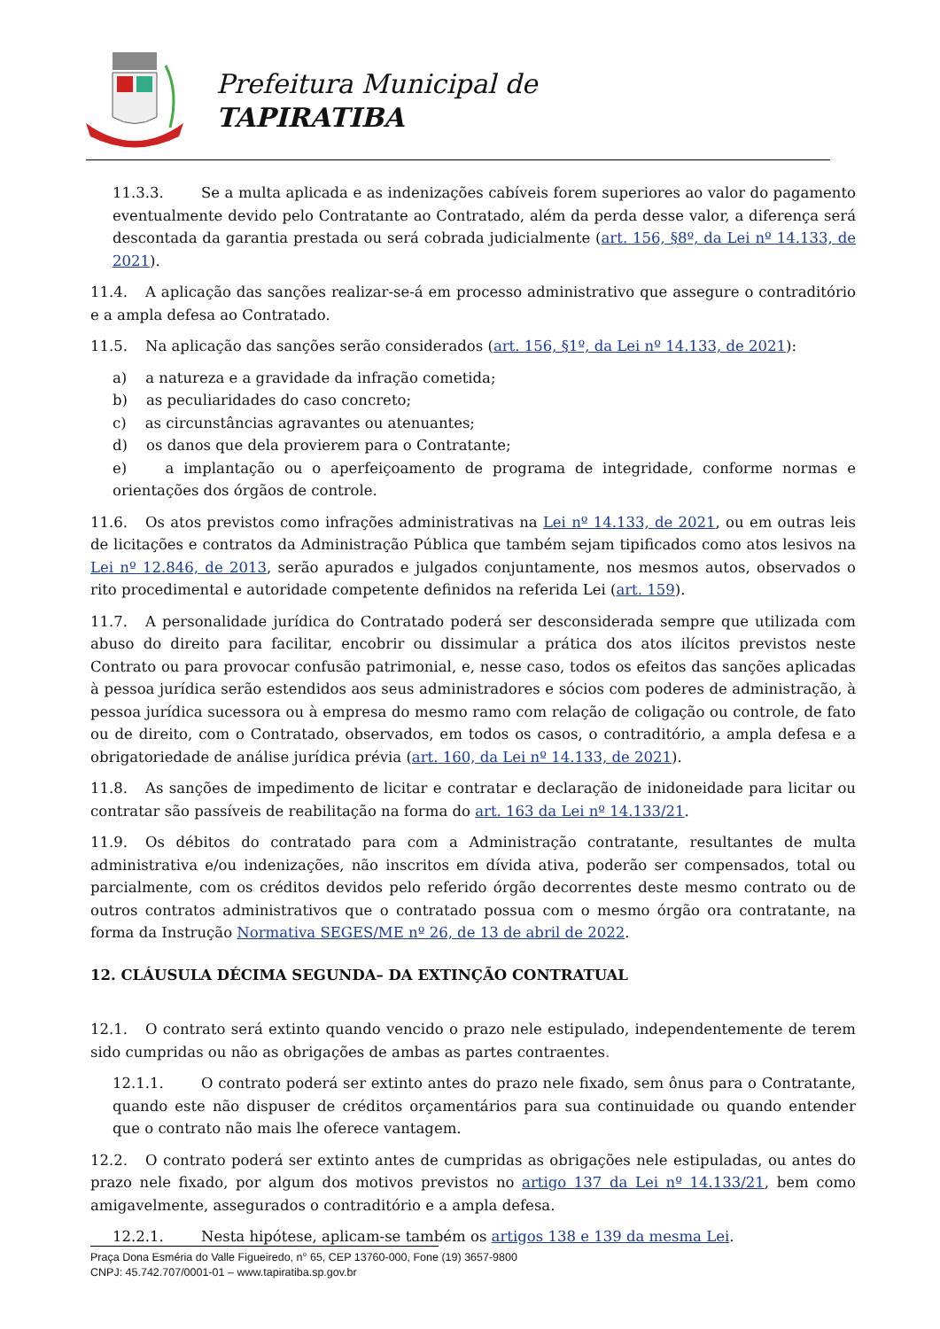Prefeitura Municipal de
TAPIRATIBA
11.3.3. Se a multa aplicada e as indenizações cabíveis forem superiores ao valor do pagamento eventualmente devido pelo Contratante ao Contratado, além da perda desse valor, a diferença será descontada da garantia prestada ou será cobrada judicialmente (art. 156, §8º, da Lei nº 14.133, de 2021).
11.4. A aplicação das sanções realizar-se-á em processo administrativo que assegure o contraditório e a ampla defesa ao Contratado.
11.5. Na aplicação das sanções serão considerados (art. 156, §1º, da Lei nº 14.133, de 2021):
a) a natureza e a gravidade da infração cometida;
b) as peculiaridades do caso concreto;
c) as circunstâncias agravantes ou atenuantes;
d) os danos que dela provierem para o Contratante;
e) a implantação ou o aperfeiçoamento de programa de integridade, conforme normas e orientações dos órgãos de controle.
11.6. Os atos previstos como infrações administrativas na Lei nº 14.133, de 2021, ou em outras leis de licitações e contratos da Administração Pública que também sejam tipificados como atos lesivos na Lei nº 12.846, de 2013, serão apurados e julgados conjuntamente, nos mesmos autos, observados o rito procedimental e autoridade competente definidos na referida Lei (art. 159).
11.7. A personalidade jurídica do Contratado poderá ser desconsiderada sempre que utilizada com abuso do direito para facilitar, encobrir ou dissimular a prática dos atos ilícitos previstos neste Contrato ou para provocar confusão patrimonial, e, nesse caso, todos os efeitos das sanções aplicadas à pessoa jurídica serão estendidos aos seus administradores e sócios com poderes de administração, à pessoa jurídica sucessora ou à empresa do mesmo ramo com relação de coligação ou controle, de fato ou de direito, com o Contratado, observados, em todos os casos, o contraditório, a ampla defesa e a obrigatoriedade de análise jurídica prévia (art. 160, da Lei nº 14.133, de 2021).
11.8. As sanções de impedimento de licitar e contratar e declaração de inidoneidade para licitar ou contratar são passíveis de reabilitação na forma do art. 163 da Lei nº 14.133/21.
11.9. Os débitos do contratado para com a Administração contratante, resultantes de multa administrativa e/ou indenizações, não inscritos em dívida ativa, poderão ser compensados, total ou parcialmente, com os créditos devidos pelo referido órgão decorrentes deste mesmo contrato ou de outros contratos administrativos que o contratado possua com o mesmo órgão ora contratante, na forma da Instrução Normativa SEGES/ME nº 26, de 13 de abril de 2022.
12. CLÁUSULA DÉCIMA SEGUNDA– DA EXTINÇÃO CONTRATUAL
12.1. O contrato será extinto quando vencido o prazo nele estipulado, independentemente de terem sido cumpridas ou não as obrigações de ambas as partes contraentes.
12.1.1. O contrato poderá ser extinto antes do prazo nele fixado, sem ônus para o Contratante, quando este não dispuser de créditos orçamentários para sua continuidade ou quando entender que o contrato não mais lhe oferece vantagem.
12.2. O contrato poderá ser extinto antes de cumpridas as obrigações nele estipuladas, ou antes do prazo nele fixado, por algum dos motivos previstos no artigo 137 da Lei nº 14.133/21, bem como amigavelmente, assegurados o contraditório e a ampla defesa.
12.2.1. Nesta hipótese, aplicam-se também os artigos 138 e 139 da mesma Lei.
Praça Dona Esméria do Valle Figueiredo, n° 65, CEP 13760-000, Fone (19) 3657-9800
CNPJ: 45.742.707/0001-01 – www.tapiratiba.sp.gov.br